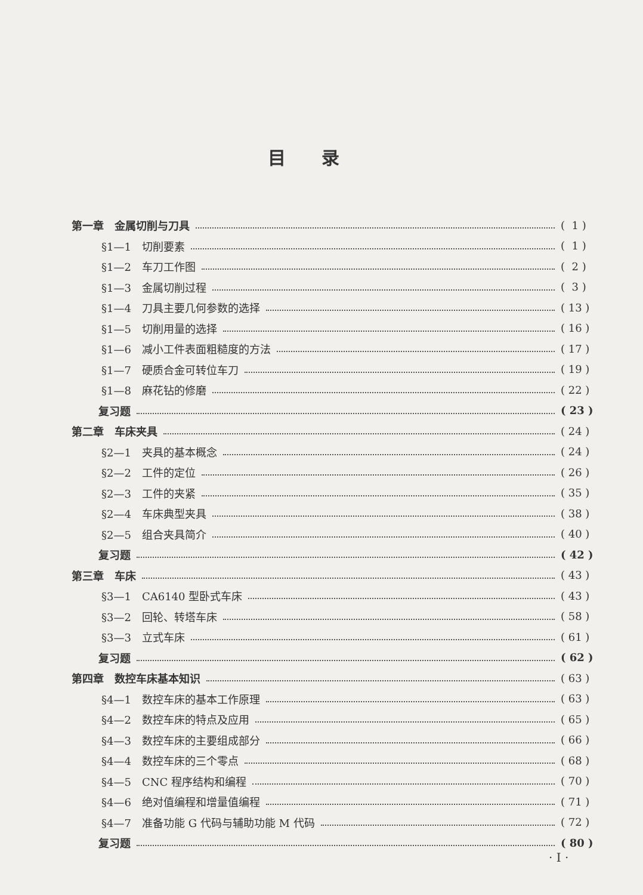目录
第一章　金属切削与刀具 ( 1 )
§1—1　切削要素 ( 1 )
§1—2　车刀工作图 ( 2 )
§1—3　金属切削过程 ( 3 )
§1—4　刀具主要几何参数的选择 ( 13 )
§1—5　切削用量的选择 ( 16 )
§1—6　减小工件表面粗糙度的方法 ( 17 )
§1—7　硬质合金可转位车刀 ( 19 )
§1—8　麻花钻的修磨 ( 22 )
复习题 ( 23 )
第二章　车床夹具 ( 24 )
§2—1　夹具的基本概念 ( 24 )
§2—2　工件的定位 ( 26 )
§2—3　工件的夹紧 ( 35 )
§2—4　车床典型夹具 ( 38 )
§2—5　组合夹具简介 ( 40 )
复习题 ( 42 )
第三章　车床 ( 43 )
§3—1　CA6140 型卧式车床 ( 43 )
§3—2　回轮、转塔车床 ( 58 )
§3—3　立式车床 ( 61 )
复习题 ( 62 )
第四章　数控车床基本知识 ( 63 )
§4—1　数控车床的基本工作原理 ( 63 )
§4—2　数控车床的特点及应用 ( 65 )
§4—3　数控车床的主要组成部分 ( 66 )
§4—4　数控车床的三个零点 ( 68 )
§4—5　CNC 程序结构和编程 ( 70 )
§4—6　绝对值编程和增量值编程 ( 71 )
§4—7　准备功能 G 代码与辅助功能 M 代码 ( 72 )
复习题 ( 80 )
· I ·